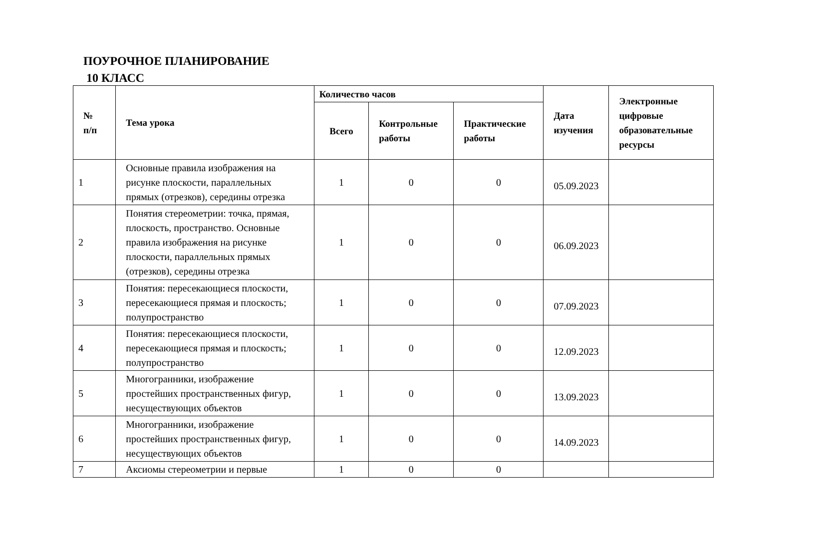ПОУРОЧНОЕ ПЛАНИРОВАНИЕ
10 КЛАСС
| № п/п | Тема урока | Количество часов | | | Дата изучения | Электронные цифровые образовательные ресурсы |
| --- | --- | --- | --- | --- | --- | --- |
| | | Всего | Контрольные работы | Практические работы | | |
| 1 | Основные правила изображения на рисунке плоскости, параллельных прямых (отрезков), середины отрезка | 1 | 0 | 0 | 05.09.2023 | |
| 2 | Понятия стереометрии: точка, прямая, плоскость, пространство. Основные правила изображения на рисунке плоскости, параллельных прямых (отрезков), середины отрезка | 1 | 0 | 0 | 06.09.2023 | |
| 3 | Понятия: пересекающиеся плоскости, пересекающиеся прямая и плоскость; полупространство | 1 | 0 | 0 | 07.09.2023 | |
| 4 | Понятия: пересекающиеся плоскости, пересекающиеся прямая и плоскость; полупространство | 1 | 0 | 0 | 12.09.2023 | |
| 5 | Многогранники, изображение простейших пространственных фигур, несуществующих объектов | 1 | 0 | 0 | 13.09.2023 | |
| 6 | Многогранники, изображение простейших пространственных фигур, несуществующих объектов | 1 | 0 | 0 | 14.09.2023 | |
| 7 | Аксиомы стереометрии и первые | 1 | 0 | 0 | | |